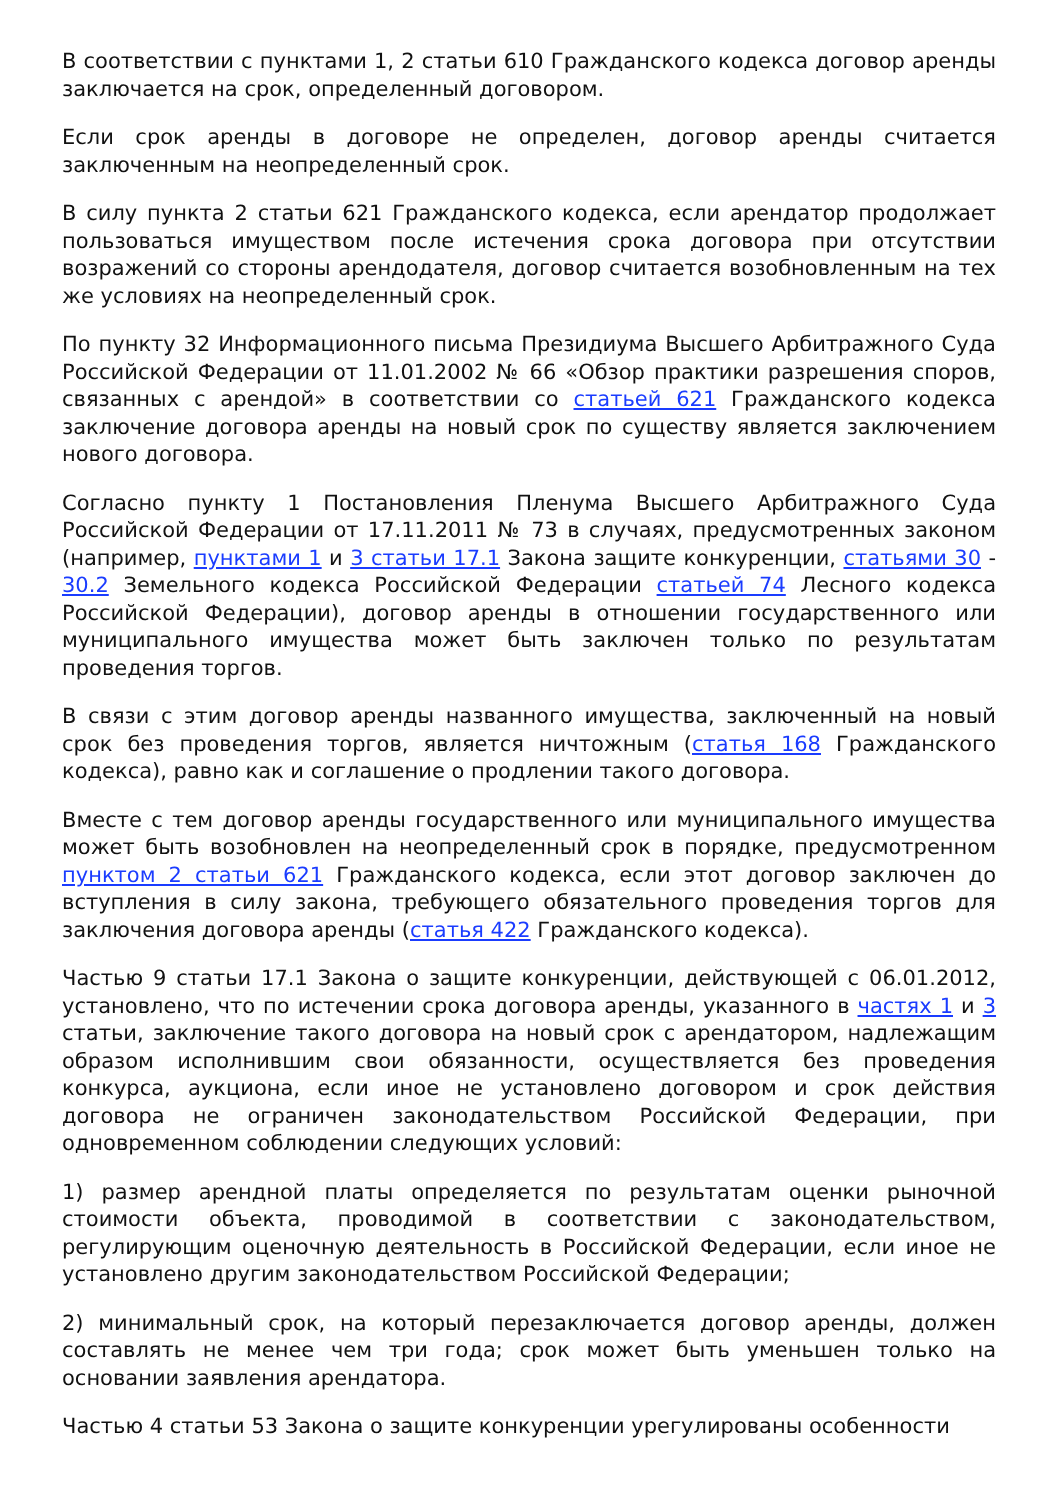В соответствии с пунктами 1, 2 статьи 610 Гражданского кодекса договор аренды заключается на срок, определенный договором.
Если срок аренды в договоре не определен, договор аренды считается заключенным на неопределенный срок.
В силу пункта 2 статьи 621 Гражданского кодекса, если арендатор продолжает пользоваться имуществом после истечения срока договора при отсутствии возражений со стороны арендодателя, договор считается возобновленным на тех же условиях на неопределенный срок.
По пункту 32 Информационного письма Президиума Высшего Арбитражного Суда Российской Федерации от 11.01.2002 № 66 «Обзор практики разрешения споров, связанных с арендой» в соответствии со статьей 621 Гражданского кодекса заключение договора аренды на новый срок по существу является заключением нового договора.
Согласно пункту 1 Постановления Пленума Высшего Арбитражного Суда Российской Федерации от 17.11.2011 № 73 в случаях, предусмотренных законом (например, пунктами 1 и 3 статьи 17.1 Закона защите конкуренции, статьями 30 - 30.2 Земельного кодекса Российской Федерации статьей 74 Лесного кодекса Российской Федерации), договор аренды в отношении государственного или муниципального имущества может быть заключен только по результатам проведения торгов.
В связи с этим договор аренды названного имущества, заключенный на новый срок без проведения торгов, является ничтожным (статья 168 Гражданского кодекса), равно как и соглашение о продлении такого договора.
Вместе с тем договор аренды государственного или муниципального имущества может быть возобновлен на неопределенный срок в порядке, предусмотренном пунктом 2 статьи 621 Гражданского кодекса, если этот договор заключен до вступления в силу закона, требующего обязательного проведения торгов для заключения договора аренды (статья 422 Гражданского кодекса).
Частью 9 статьи 17.1 Закона о защите конкуренции, действующей с 06.01.2012, установлено, что по истечении срока договора аренды, указанного в частях 1 и 3 статьи, заключение такого договора на новый срок с арендатором, надлежащим образом исполнившим свои обязанности, осуществляется без проведения конкурса, аукциона, если иное не установлено договором и срок действия договора не ограничен законодательством Российской Федерации, при одновременном соблюдении следующих условий:
1) размер арендной платы определяется по результатам оценки рыночной стоимости объекта, проводимой в соответствии с законодательством, регулирующим оценочную деятельность в Российской Федерации, если иное не установлено другим законодательством Российской Федерации;
2) минимальный срок, на который перезаключается договор аренды, должен составлять не менее чем три года; срок может быть уменьшен только на основании заявления арендатора.
Частью 4 статьи 53 Закона о защите конкуренции урегулированы особенности